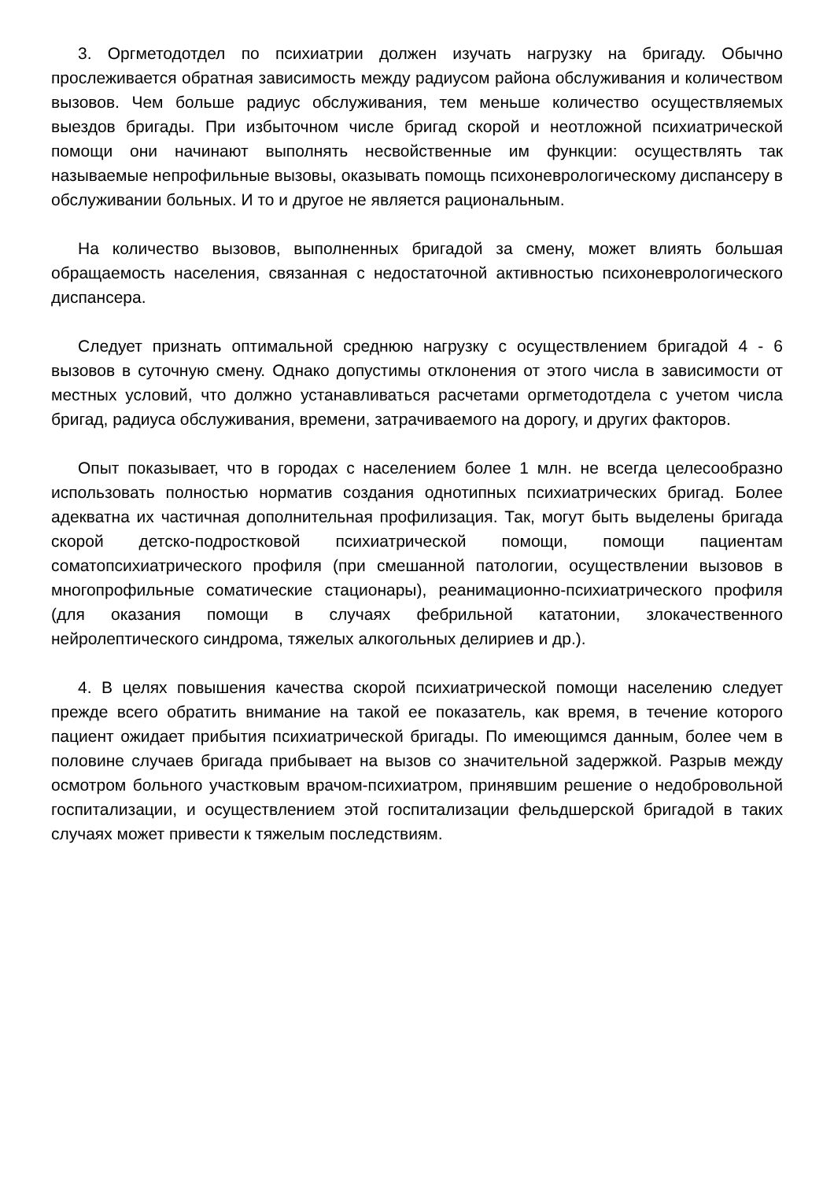3. Оргметодотдел по психиатрии должен изучать нагрузку на бригаду. Обычно прослеживается обратная зависимость между радиусом района обслуживания и количеством вызовов. Чем больше радиус обслуживания, тем меньше количество осуществляемых выездов бригады. При избыточном числе бригад скорой и неотложной психиатрической помощи они начинают выполнять несвойственные им функции: осуществлять так называемые непрофильные вызовы, оказывать помощь психоневрологическому диспансеру в обслуживании больных. И то и другое не является рациональным.
На количество вызовов, выполненных бригадой за смену, может влиять большая обращаемость населения, связанная с недостаточной активностью психоневрологического диспансера.
Следует признать оптимальной среднюю нагрузку с осуществлением бригадой 4 - 6 вызовов в суточную смену. Однако допустимы отклонения от этого числа в зависимости от местных условий, что должно устанавливаться расчетами оргметодотдела с учетом числа бригад, радиуса обслуживания, времени, затрачиваемого на дорогу, и других факторов.
Опыт показывает, что в городах с населением более 1 млн. не всегда целесообразно использовать полностью норматив создания однотипных психиатрических бригад. Более адекватна их частичная дополнительная профилизация. Так, могут быть выделены бригада скорой детско-подростковой психиатрической помощи, помощи пациентам соматопсихиатрического профиля (при смешанной патологии, осуществлении вызовов в многопрофильные соматические стационары), реанимационно-психиатрического профиля (для оказания помощи в случаях фебрильной кататонии, злокачественного нейролептического синдрома, тяжелых алкогольных делириев и др.).
4. В целях повышения качества скорой психиатрической помощи населению следует прежде всего обратить внимание на такой ее показатель, как время, в течение которого пациент ожидает прибытия психиатрической бригады. По имеющимся данным, более чем в половине случаев бригада прибывает на вызов со значительной задержкой. Разрыв между осмотром больного участковым врачом-психиатром, принявшим решение о недобровольной госпитализации, и осуществлением этой госпитализации фельдшерской бригадой в таких случаях может привести к тяжелым последствиям.